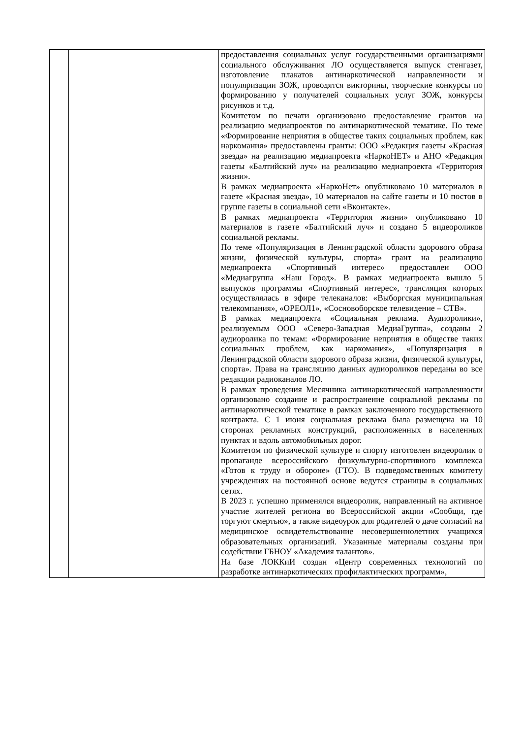| | | предоставления социальных услуг государственными организациями социального обслуживания ЛО осуществляется выпуск стенгазет, изготовление плакатов антинаркотической направленности и популяризации ЗОЖ, проводятся викторины, творческие конкурсы по формированию у получателей социальных услуг ЗОЖ, конкурсы рисунков и т.д. Комитетом по печати организовано предоставление грантов на реализацию медиапроектов по антинаркотической тематике. По теме «Формирование неприятия в обществе таких социальных проблем, как наркомания» предоставлены гранты: ООО «Редакция газеты «Красная звезда» на реализацию медиапроекта «НаркоНЕТ» и АНО «Редакция газеты «Балтийский луч» на реализацию медиапроекта «Территория жизни». В рамках медиапроекта «НаркоНет» опубликовано 10 материалов в газете «Красная звезда», 10 материалов на сайте газеты и 10 постов в группе газеты в социальной сети «Вконтакте». В рамках медиапроекта «Территория жизни» опубликовано 10 материалов в газете «Балтийский луч» и создано 5 видеороликов социальной рекламы. По теме «Популяризация в Ленинградской области здорового образа жизни, физической культуры, спорта» грант на реализацию медиапроекта «Спортивный интерес» предоставлен ООО «Медиагруппа «Наш Город». В рамках медиапроекта вышло 5 выпусков программы «Спортивный интерес», трансляция которых осуществлялась в эфире телеканалов: «Выборгская муниципальная телекомпания», «ОРЕОЛ1», «Сосновоборское телевидение – СТВ». В рамках медиапроекта «Социальная реклама. Аудиоролики», реализуемым ООО «Северо-Западная МедиаГруппа», созданы 2 аудиоролика по темам: «Формирование неприятия в обществе таких социальных проблем, как наркомания», «Популяризация в Ленинградской области здорового образа жизни, физической культуры, спорта». Права на трансляцию данных аудиороликов переданы во все редакции радиоканалов ЛО. В рамках проведения Месячника антинаркотической направленности организовано создание и распространение социальной рекламы по антинаркотической тематике в рамках заключенного государственного контракта. С 1 июня социальная реклама была размещена на 10 сторонах рекламных конструкций, расположенных в населенных пунктах и вдоль автомобильных дорог. Комитетом по физической культуре и спорту изготовлен видеоролик о пропаганде всероссийского физкультурно-спортивного комплекса «Готов к труду и обороне» (ГТО). В подведомственных комитету учреждениях на постоянной основе ведутся страницы в социальных сетях. В 2023 г. успешно применялся видеоролик, направленный на активное участие жителей региона во Всероссийской акции «Сообщи, где торгуют смертью», а также видеоурок для родителей о даче согласий на медицинское освидетельствование несовершеннолетних учащихся образовательных организаций. Указанные материалы созданы при содействии ГБНОУ «Академия талантов». На базе ЛОККиИ создан «Центр современных технологий по разработке антинаркотических профилактических программ», |